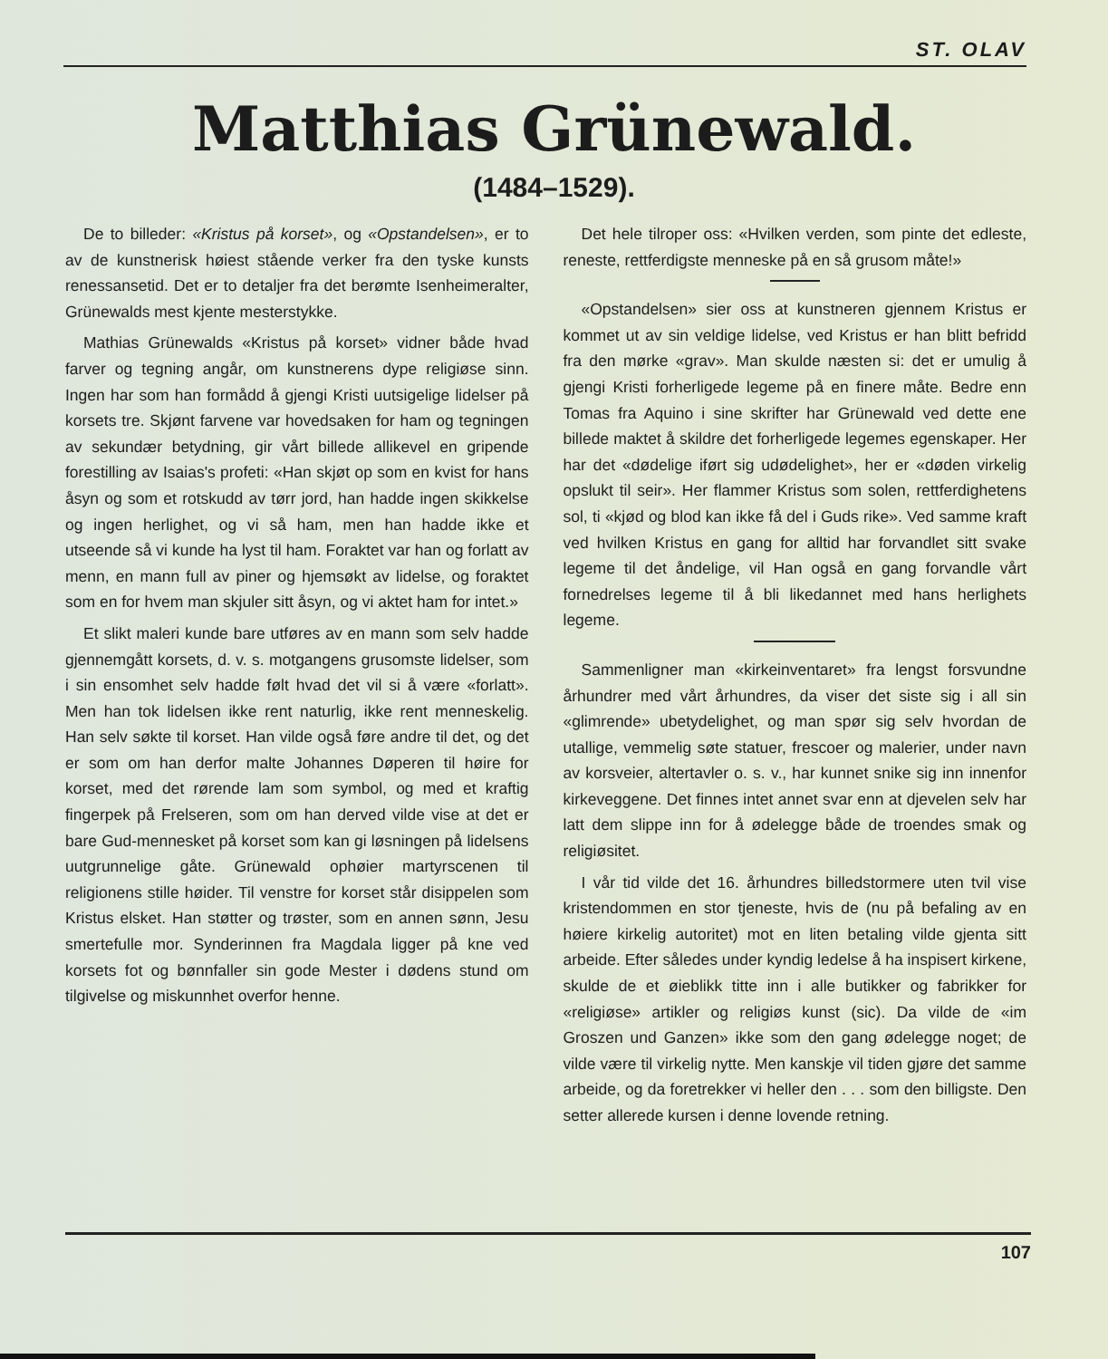ST. OLAV
Matthias Grünewald.
(1484–1529).
De to billeder: «Kristus på korset», og «Opstandelsen», er to av de kunstnerisk høiest stående verker fra den tyske kunsts renessansetid. Det er to detaljer fra det berømte Isenheimeralter, Grünewalds mest kjente mesterstykke.
Mathias Grünewalds «Kristus på korset» vidner både hvad farver og tegning angår, om kunstnerens dype religiøse sinn. Ingen har som han formådd å gjengi Kristi uutsigelige lidelser på korsets tre. Skjønt farvene var hovedsaken for ham og tegningen av sekundær betydning, gir vårt billede allikevel en gripende forestilling av Isaias's profeti: «Han skjøt op som en kvist for hans åsyn og som et rotskudd av tørr jord, han hadde ingen skikkelse og ingen herlighet, og vi så ham, men han hadde ikke et utseende så vi kunde ha lyst til ham. Foraktet var han og forlatt av menn, en mann full av piner og hjemsøkt av lidelse, og foraktet som en for hvem man skjuler sitt åsyn, og vi aktet ham for intet.»
Et slikt maleri kunde bare utføres av en mann som selv hadde gjennemgått korsets, d. v. s. motgangens grusomste lidelser, som i sin ensomhet selv hadde følt hvad det vil si å være «forlatt». Men han tok lidelsen ikke rent naturlig, ikke rent menneskelig. Han selv søkte til korset. Han vilde også føre andre til det, og det er som om han derfor malte Johannes Døperen til høire for korset, med det rørende lam som symbol, og med et kraftig fingerpek på Frelseren, som om han derved vilde vise at det er bare Gud-mennesket på korset som kan gi løsningen på lidelsens uutgrunnelige gåte. Grünewald ophøier martyrscenen til religionens stille høider. Til venstre for korset står disippelen som Kristus elsket. Han støtter og trøster, som en annen sønn, Jesu smertefulle mor. Synderinnen fra Magdala ligger på kne ved korsets fot og bønnfaller sin gode Mester i dødens stund om tilgivelse og miskunnhet overfor henne.
Det hele tilroper oss: «Hvilken verden, som pinte det edleste, reneste, rettferdigste menneske på en så grusom måte!»
«Opstandelsen» sier oss at kunstneren gjennem Kristus er kommet ut av sin veldige lidelse, ved Kristus er han blitt befridd fra den mørke «grav». Man skulde næsten si: det er umulig å gjengi Kristi forherligede legeme på en finere måte. Bedre enn Tomas fra Aquino i sine skrifter har Grünewald ved dette ene billede maktet å skildre det forherligede legemes egenskaper. Her har det «dødelige iført sig udødelighet», her er «døden virkelig opslukt til seir». Her flammer Kristus som solen, rettferdighetens sol, ti «kjød og blod kan ikke få del i Guds rike». Ved samme kraft ved hvilken Kristus en gang for alltid har forvandlet sitt svake legeme til det åndelige, vil Han også en gang forvandle vårt fornedrelses legeme til å bli likedannet med hans herlighets legeme.
Sammenligner man «kirkeinventaret» fra lengst forsvundne århundrer med vårt århundres, da viser det siste sig i all sin «glimrende» ubetydelighet, og man spør sig selv hvordan de utallige, vemmelig søte statuer, frescoer og malerier, under navn av korsveier, altertavler o. s. v., har kunnet snike sig inn innenfor kirkeveggene. Det finnes intet annet svar enn at djevelen selv har latt dem slippe inn for å ødelegge både de troendes smak og religiøsitet.
I vår tid vilde det 16. århundres billedstormere uten tvil vise kristendommen en stor tjeneste, hvis de (nu på befaling av en høiere kirkelig autoritet) mot en liten betaling vilde gjenta sitt arbeide. Efter således under kyndig ledelse å ha inspisert kirkene, skulde de et øieblikk titte inn i alle butikker og fabrikker for «religiøse» artikler og religiøs kunst (sic). Da vilde de «im Groszen und Ganzen» ikke som den gang ødelegge noget; de vilde være til virkelig nytte. Men kanskje vil tiden gjøre det samme arbeide, og da foretrekker vi heller den . . . som den billigste. Den setter allerede kursen i denne lovende retning.
107